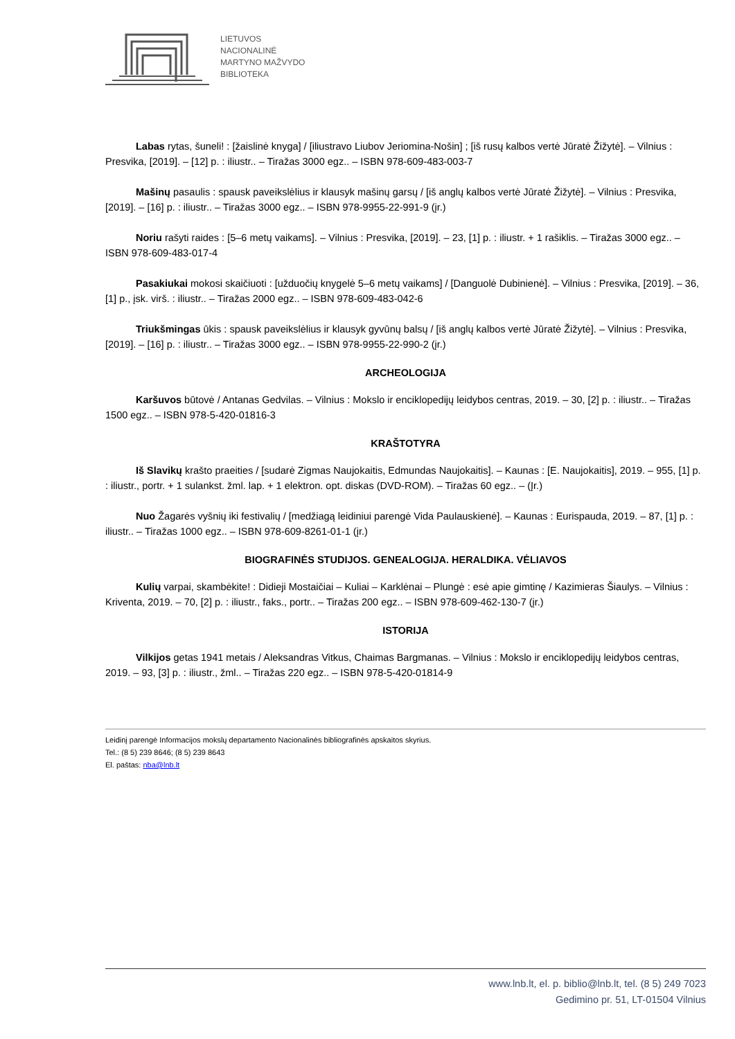LIETUVOS
NACIONALINĖ
MARTYNO MAŽVYDO
BIBLIOTEKA
Labas rytas, šuneli! : [žaislinė knyga] / [iliustravo Liubov Jeriomina-Nošin] ; [iš rusų kalbos vertė Jūratė Žižytė]. – Vilnius : Presvika, [2019]. – [12] p. : iliustr.. – Tiražas 3000 egz.. – ISBN 978-609-483-003-7
Mašinų pasaulis : spausk paveikslėlius ir klausyk mašinų garsų / [iš anglų kalbos vertė Jūratė Žižytė]. – Vilnius : Presvika, [2019]. – [16] p. : iliustr.. – Tiražas 3000 egz.. – ISBN 978-9955-22-991-9 (įr.)
Noriu rašyti raides : [5–6 metų vaikams]. – Vilnius : Presvika, [2019]. – 23, [1] p. : iliustr. + 1 rašiklis. – Tiražas 3000 egz.. – ISBN 978-609-483-017-4
Pasakiukai mokosi skaičiuoti : [užduočių knygelė 5–6 metų vaikams] / [Danguolė Dubinienė]. – Vilnius : Presvika, [2019]. – 36, [1] p., įsk. virš. : iliustr.. – Tiražas 2000 egz.. – ISBN 978-609-483-042-6
Triukšmingas ūkis : spausk paveikslėlius ir klausyk gyvūnų balsų / [iš anglų kalbos vertė Jūratė Žižytė]. – Vilnius : Presvika, [2019]. – [16] p. : iliustr.. – Tiražas 3000 egz.. – ISBN 978-9955-22-990-2 (įr.)
ARCHEOLOGIJA
Karšuvos būtovė / Antanas Gedvilas. – Vilnius : Mokslo ir enciklopedijų leidybos centras, 2019. – 30, [2] p. : iliustr.. – Tiražas 1500 egz.. – ISBN 978-5-420-01816-3
KRAŠTOTYRA
Iš Slavikų krašto praeities / [sudarė Zigmas Naujokaitis, Edmundas Naujokaitis]. – Kaunas : [E. Naujokaitis], 2019. – 955, [1] p. : iliustr., portr. + 1 sulankst. žml. lap. + 1 elektron. opt. diskas (DVD-ROM). – Tiražas 60 egz.. – (Įr.)
Nuo Žagarės vyšnių iki festivalių / [medžiagą leidiniui parengė Vida Paulauskienė]. – Kaunas : Eurispauda, 2019. – 87, [1] p. : iliustr.. – Tiražas 1000 egz.. – ISBN 978-609-8261-01-1 (įr.)
BIOGRAFINĖS STUDIJOS. GENEALOGIJA. HERALDIKA. VĖLIAVOS
Kulių varpai, skambėkite! : Didieji Mostaičiai – Kuliai – Karklėnai – Plungė : esė apie gimtinę / Kazimieras Šiaulys. – Vilnius : Kriventa, 2019. – 70, [2] p. : iliustr., faks., portr.. – Tiražas 200 egz.. – ISBN 978-609-462-130-7 (įr.)
ISTORIJA
Vilkijos getas 1941 metais / Aleksandras Vitkus, Chaimas Bargmanas. – Vilnius : Mokslo ir enciklopedijų leidybos centras, 2019. – 93, [3] p. : iliustr., žml.. – Tiražas 220 egz.. – ISBN 978-5-420-01814-9
Leidinį parengė Informacijos mokslų departamento Nacionalinės bibliografinės apskaitos skyrius.
Tel.: (8 5) 239 8646; (8 5) 239 8643
El. paštas: nba@lnb.lt
www.lnb.lt, el. p. biblio@lnb.lt, tel. (8 5) 249 7023
Gedimino pr. 51, LT-01504 Vilnius